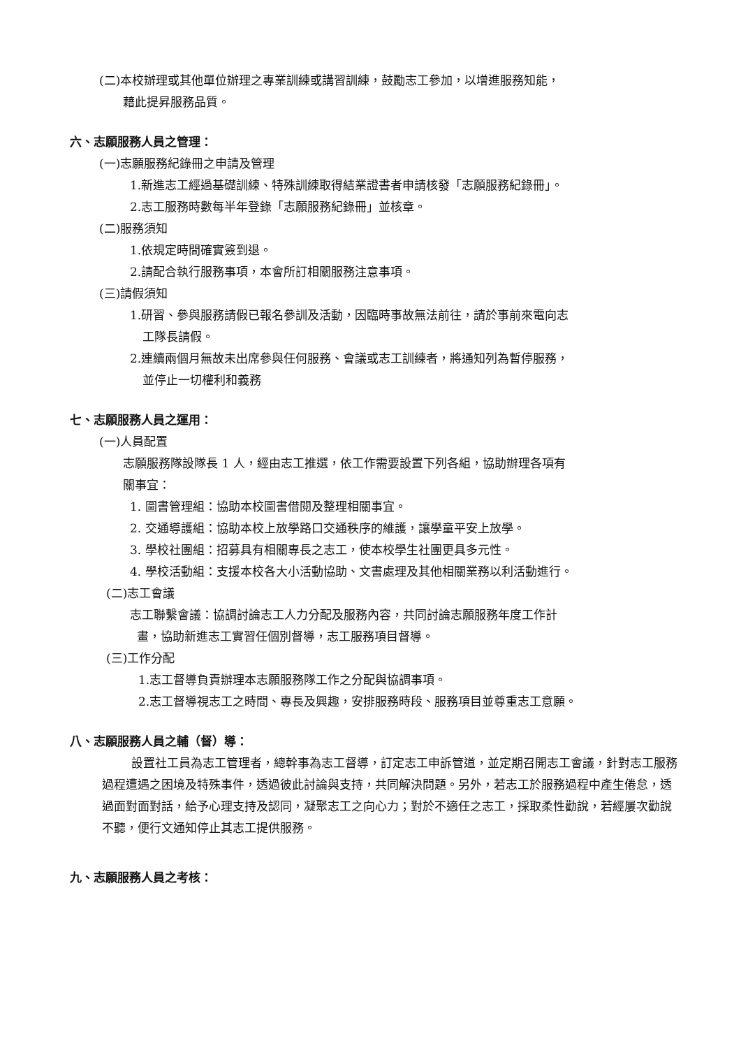(二)本校辦理或其他單位辦理之專業訓練或講習訓練，鼓勵志工參加，以增進服務知能，
藉此提昇服務品質。
六、志願服務人員之管理：
(一)志願服務紀錄冊之申請及管理
1.新進志工經過基礎訓練、特殊訓練取得結業證書者申請核發「志願服務紀錄冊」。
2.志工服務時數每半年登錄「志願服務紀錄冊」並核章。
(二)服務須知
1.依規定時間確實簽到退。
2.請配合執行服務事項，本會所訂相關服務注意事項。
(三)請假須知
1.研習、參與服務請假已報名參訓及活動，因臨時事故無法前往，請於事前來電向志
工隊長請假。
2.連續兩個月無故未出席參與任何服務、會議或志工訓練者，將通知列為暫停服務，
並停止一切權利和義務
七、志願服務人員之運用：
(一)人員配置
志願服務隊設隊長 1 人，經由志工推選，依工作需要設置下列各組，協助辦理各項有
關事宜：
1. 圖書管理組：協助本校圖書借閱及整理相關事宜。
2. 交通導護組：協助本校上放學路口交通秩序的維護，讓學童平安上放學。
3. 學校社團組：招募具有相關專長之志工，使本校學生社團更具多元性。
4. 學校活動組：支援本校各大小活動協助、文書處理及其他相關業務以利活動進行。
(二)志工會議
志工聯繫會議：協調討論志工人力分配及服務內容，共同討論志願服務年度工作計
畫，協助新進志工實習任個別督導，志工服務項目督導。
(三)工作分配
1.志工督導負責辦理本志願服務隊工作之分配與協調事項。
2.志工督導視志工之時間、專長及興趣，安排服務時段、服務項目並尊重志工意願。
八、志願服務人員之輔（督）導：
設置社工員為志工管理者，總幹事為志工督導，訂定志工申訴管道，並定期召開志工會議，針對志工服務過程遭遇之困境及特殊事件，透過彼此討論與支持，共同解決問題。另外，若志工於服務過程中產生倦怠，透過面對面對話，給予心理支持及認同，凝聚志工之向心力；對於不適任之志工，採取柔性勸說，若經屢次勸說不聽，便行文通知停止其志工提供服務。
九、志願服務人員之考核：